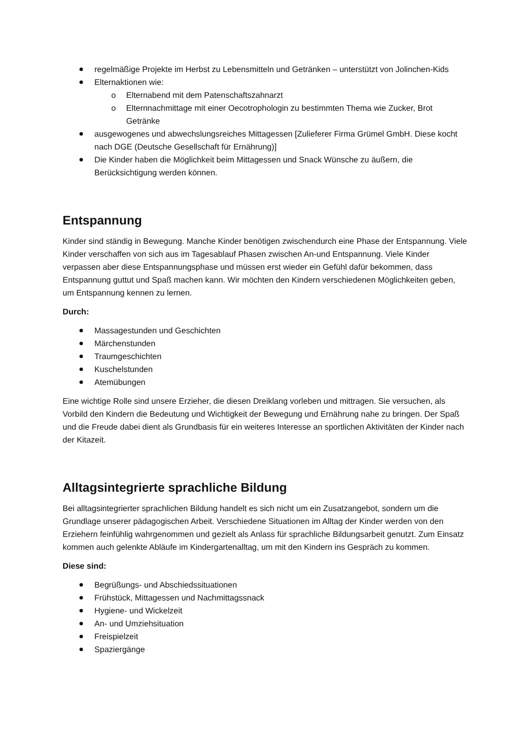regelmäßige Projekte im Herbst zu Lebensmitteln und Getränken – unterstützt von Jolinchen-Kids
Elternaktionen wie:
o Elternabend mit dem Patenschaftszahnarzt
o Elternnachmittage mit einer Oecotrophologin zu bestimmten Thema wie Zucker, Brot Getränke
ausgewogenes und abwechslungsreiches Mittagessen [Zulieferer Firma Grümel GmbH. Diese kocht nach DGE (Deutsche Gesellschaft für Ernährung)]
Die Kinder haben die Möglichkeit beim Mittagessen und Snack Wünsche zu äußern, die Berücksichtigung werden können.
Entspannung
Kinder sind ständig in Bewegung. Manche Kinder benötigen zwischendurch eine Phase der Entspannung. Viele Kinder verschaffen von sich aus im Tagesablauf Phasen zwischen An-und Entspannung. Viele Kinder verpassen aber diese Entspannungsphase und müssen erst wieder ein Gefühl dafür bekommen, dass Entspannung guttut und Spaß machen kann. Wir möchten den Kindern verschiedenen Möglichkeiten geben, um Entspannung kennen zu lernen.
Durch:
Massagestunden und Geschichten
Märchenstunden
Traumgeschichten
Kuschelstunden
Atemübungen
Eine wichtige Rolle sind unsere Erzieher, die diesen Dreiklang vorleben und mittragen. Sie versuchen, als Vorbild den Kindern die Bedeutung und Wichtigkeit der Bewegung und Ernährung nahe zu bringen. Der Spaß und die Freude dabei dient als Grundbasis für ein weiteres Interesse an sportlichen Aktivitäten der Kinder nach der Kitazeit.
Alltagsintegrierte sprachliche Bildung
Bei alltagsintegrierter sprachlichen Bildung handelt es sich nicht um ein Zusatzangebot, sondern um die Grundlage unserer pädagogischen Arbeit. Verschiedene Situationen im Alltag der Kinder werden von den Erziehern feinfühlig wahrgenommen und gezielt als Anlass für sprachliche Bildungsarbeit genutzt. Zum Einsatz kommen auch gelenkte Abläufe im Kindergartenalltag, um mit den Kindern ins Gespräch zu kommen.
Diese sind:
Begrüßungs- und Abschiedssituationen
Frühstück, Mittagessen und Nachmittagssnack
Hygiene- und Wickelzeit
An- und Umziehsituation
Freispielzeit
Spaziergänge